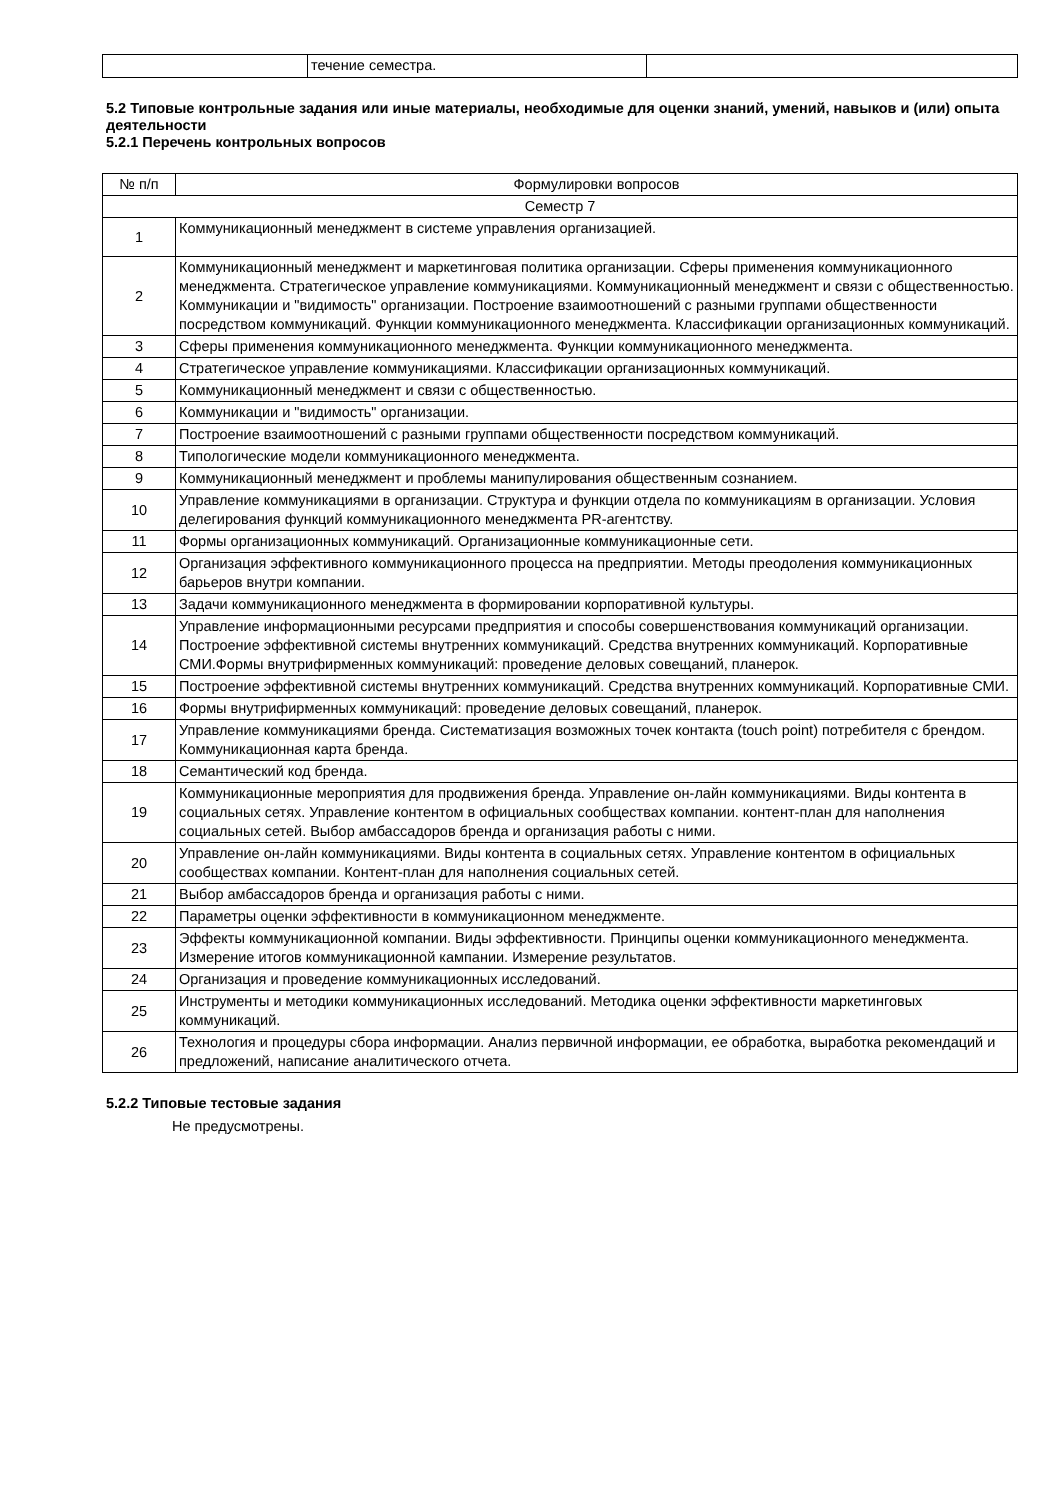| | течение семестра. | |
5.2 Типовые контрольные задания или иные материалы, необходимые для оценки знаний, умений, навыков и (или) опыта деятельности
5.2.1 Перечень контрольных вопросов
| № п/п | Формулировки вопросов |
| --- | --- |
| Семестр 7 | |
| 1 | Коммуникационный менеджмент в системе управления организацией. |
| 2 | Коммуникационный менеджмент и маркетинговая политика организации. Сферы применения коммуникационного менеджмента. Стратегическое управление коммуникациями. Коммуникационный менеджмент и связи с общественностью. Коммуникации и "видимость" организации. Построение взаимоотношений с разными группами общественности посредством коммуникаций. Функции коммуникационного менеджмента. Классификации организационных коммуникаций. |
| 3 | Сферы применения коммуникационного менеджмента. Функции коммуникационного менеджмента. |
| 4 | Стратегическое управление коммуникациями. Классификации организационных коммуникаций. |
| 5 | Коммуникационный менеджмент и связи с общественностью. |
| 6 | Коммуникации и "видимость" организации. |
| 7 | Построение взаимоотношений с разными группами общественности посредством коммуникаций. |
| 8 | Типологические модели коммуникационного менеджмента. |
| 9 | Коммуникационный менеджмент и проблемы манипулирования общественным сознанием. |
| 10 | Управление коммуникациями в организации. Структура и функции отдела по коммуникациям в организации. Условия делегирования функций коммуникационного менеджмента PR-агентству. |
| 11 | Формы организационных коммуникаций. Организационные коммуникационные сети. |
| 12 | Организация эффективного коммуникационного процесса на предприятии. Методы преодоления коммуникационных барьеров внутри компании. |
| 13 | Задачи коммуникационного менеджмента в формировании корпоративной культуры. |
| 14 | Управление информационными ресурсами предприятия и способы совершенствования коммуникаций организации. Построение эффективной системы внутренних коммуникаций. Средства внутренних коммуникаций. Корпоративные СМИ.Формы внутрифирменных коммуникаций: проведение деловых совещаний, планерок. |
| 15 | Построение эффективной системы внутренних коммуникаций. Средства внутренних коммуникаций. Корпоративные СМИ. |
| 16 | Формы внутрифирменных коммуникаций: проведение деловых совещаний, планерок. |
| 17 | Управление коммуникациями бренда. Систематизация возможных точек контакта (touch point) потребителя с брендом. Коммуникационная карта бренда. |
| 18 | Семантический код бренда. |
| 19 | Коммуникационные мероприятия для продвижения бренда. Управление он-лайн коммуникациями. Виды контента в социальных сетях. Управление контентом в официальных сообществах компании. контент-план для наполнения социальных сетей. Выбор амбассадоров бренда и организация работы с ними. |
| 20 | Управление он-лайн коммуникациями. Виды контента в социальных сетях. Управление контентом в официальных сообществах компании. Контент-план для наполнения социальных сетей. |
| 21 | Выбор амбассадоров бренда и организация работы с ними. |
| 22 | Параметры оценки эффективности в коммуникационном менеджменте. |
| 23 | Эффекты коммуникационной компании. Виды эффективности. Принципы оценки коммуникационного менеджмента. Измерение итогов коммуникационной кампании. Измерение результатов. |
| 24 | Организация и проведение коммуникационных исследований. |
| 25 | Инструменты и методики коммуникационных исследований. Методика оценки эффективности маркетинговых коммуникаций. |
| 26 | Технология и процедуры сбора информации. Анализ первичной информации, ее обработка, выработка рекомендаций и предложений, написание аналитического отчета. |
5.2.2 Типовые тестовые задания
Не предусмотрены.